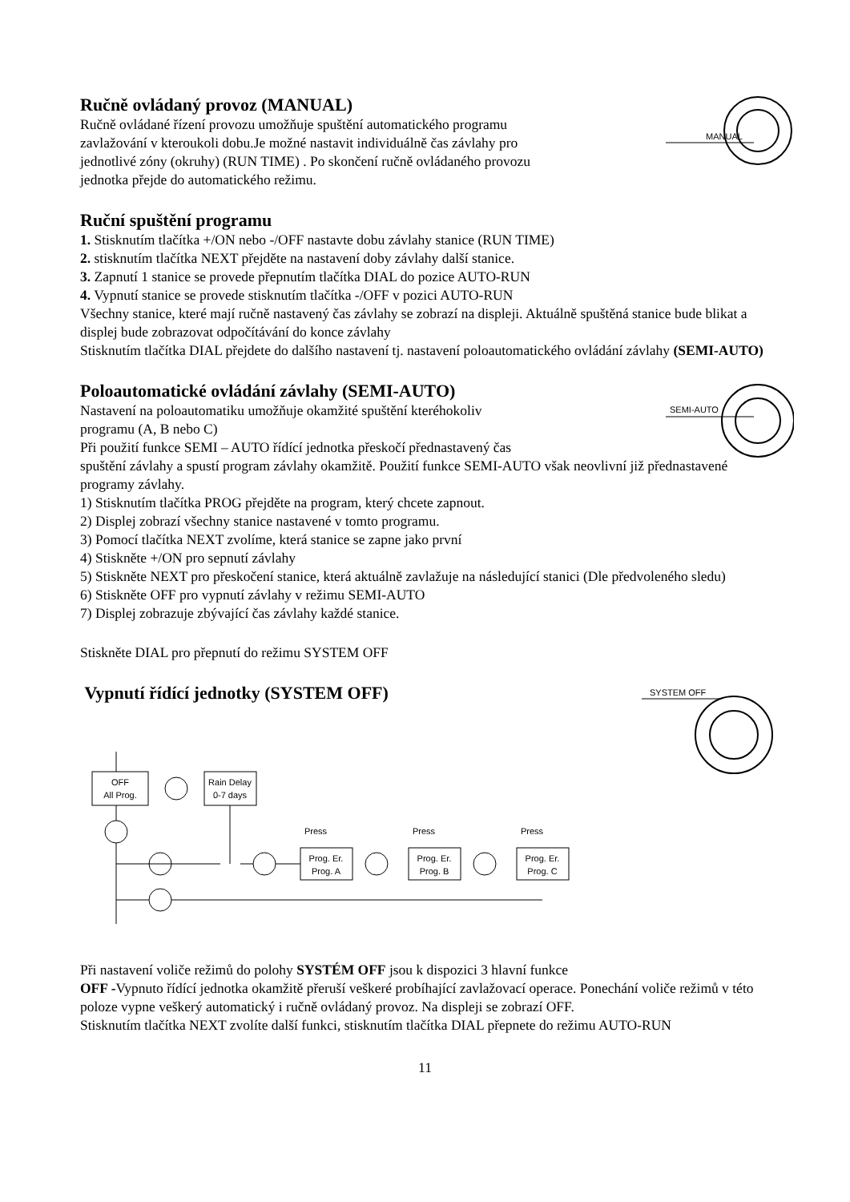MANUAL
Ručně ovládaný provoz (MANUAL)
Ručně ovládané řízení provozu umožňuje spuštění automatického programu
zavlažování v kteroukoli dobu.Je možné nastavit individuálně čas závlahy pro
jednotlivé zóny (okruhy) (RUN TIME) . Po skončení ručně ovládaného provozu
jednotka přejde do automatického režimu.
Ruční spuštění programu
1. Stisknutím tlačítka +/ON nebo -/OFF nastavte dobu závlahy stanice (RUN TIME)
2. stisknutím tlačítka NEXT přejděte na nastavení doby závlahy další stanice.
3. Zapnutí 1 stanice se provede přepnutím tlačítka DIAL do pozice AUTO-RUN
4. Vypnutí stanice se provede stisknutím tlačítka -/OFF v pozici AUTO-RUN
Všechny stanice, které mají ručně nastavený čas závlahy se zobrazí na displeji. Aktuálně spuštěná stanice bude blikat a displej bude zobrazovat odpočítávání do konce závlahy
Stisknutím tlačítka DIAL přejdete do dalšího nastavení tj. nastavení poloautomatického ovládání závlahy (SEMI-AUTO)
SEMI-AUTO
Poloautomatické ovládání závlahy (SEMI-AUTO)
Nastavení na poloautomatiku umožňuje okamžité spuštění kteréhokoliv
programu (A, B nebo C)
Při použití funkce SEMI – AUTO řídící jednotka přeskočí přednastavený čas
spuštění závlahy a spustí program závlahy okamžitě. Použití funkce SEMI-AUTO však neovlivní již přednastavené programy závlahy.
1) Stisknutím tlačítka PROG přejděte na program, který chcete zapnout.
2) Displej zobrazí všechny stanice nastavené v tomto programu.
3) Pomocí tlačítka NEXT zvolíme, která stanice se zapne jako první
4) Stiskněte +/ON pro sepnutí závlahy
5) Stiskněte NEXT pro přeskočení stanice, která aktuálně zavlažuje na následující stanici (Dle předvoleného sledu)
6) Stiskněte OFF pro vypnutí závlahy v režimu SEMI-AUTO
7) Displej zobrazuje zbývající čas závlahy každé stanice.
Stiskněte DIAL pro přepnutí do režimu SYSTEM OFF
SYSTEM OFF
Vypnutí řídící jednotky (SYSTEM OFF)
OFF
All Prog.
Rain Delay
0-7 days
Press
Prog. Er.
Prog. A
Press
Prog. Er.
Prog. B
Press
Prog. Er.
Prog. C
Při nastavení voliče režimů do polohy SYSTÉM OFF jsou k dispozici 3 hlavní funkce
OFF -Vypnuto řídící jednotka okamžitě přeruší veškeré probíhající zavlažovací operace. Ponechání voliče režimů v této poloze vypne veškerý automatický i ručně ovládaný provoz. Na displeji se zobrazí OFF.
Stisknutím tlačítka NEXT zvolíte další funkci, stisknutím tlačítka DIAL přepnete do režimu AUTO-RUN
11